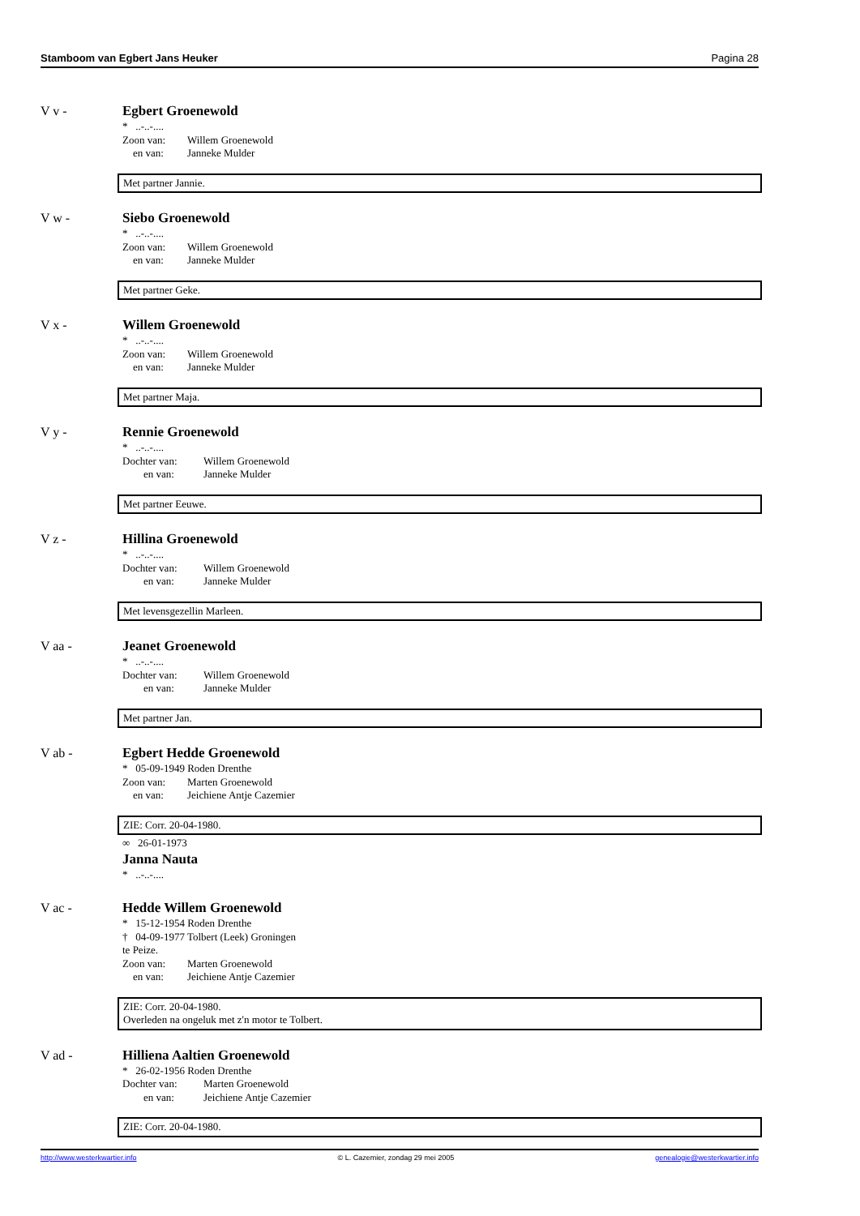Stamboom van Egbert Jans Heuker Pagina 28
V v -
Egbert Groenewold
* ..-..-....
Zoon van: Willem Groenewold
en van: Janneke Mulder
Met partner Jannie.
V w -
Siebo Groenewold
* ..-..-....
Zoon van: Willem Groenewold
en van: Janneke Mulder
Met partner Geke.
V x -
Willem Groenewold
* ..-..-....
Zoon van: Willem Groenewold
en van: Janneke Mulder
Met partner Maja.
V y -
Rennie Groenewold
* ..-..-....
Dochter van: Willem Groenewold
en van: Janneke Mulder
Met partner Eeuwe.
V z -
Hillina Groenewold
* ..-..-....
Dochter van: Willem Groenewold
en van: Janneke Mulder
Met levensgezellin Marleen.
V aa -
Jeanet Groenewold
* ..-..-....
Dochter van: Willem Groenewold
en van: Janneke Mulder
Met partner Jan.
V ab -
Egbert Hedde Groenewold
* 05-09-1949 Roden Drenthe
Zoon van: Marten Groenewold
en van: Jeichiene Antje Cazemier
ZIE: Corr. 20-04-1980.
∞ 26-01-1973
Janna Nauta
* ..-..-....
V ac -
Hedde Willem Groenewold
* 15-12-1954 Roden Drenthe
† 04-09-1977 Tolbert (Leek) Groningen
te Peize.
Zoon van: Marten Groenewold
en van: Jeichiene Antje Cazemier
ZIE: Corr. 20-04-1980.
Overleden na ongeluk met z'n motor te Tolbert.
V ad -
Hilliena Aaltien Groenewold
* 26-02-1956 Roden Drenthe
Dochter van: Marten Groenewold
en van: Jeichiene Antje Cazemier
ZIE: Corr. 20-04-1980.
http://www.westerkwartier.info © L. Cazemier, zondag 29 mei 2005 genealogie@westerkwartier.info